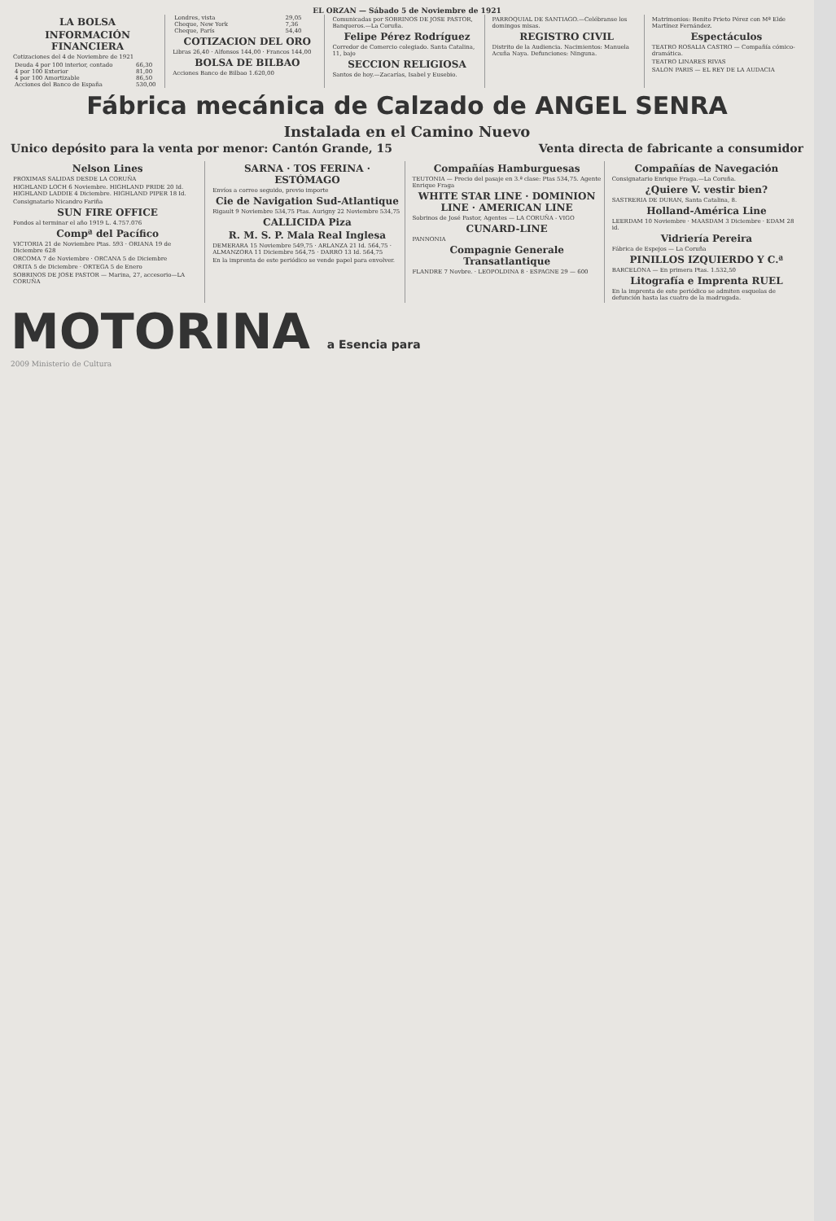EL ORZAN — Sábado 5 de Noviembre de 1921
LA BOLSA
INFORMACIÓN FINANCIERA
Cotizaciones del 4 de Noviembre de 1921
| Deuda 4 por 100 interior, contado | 66,30 |
| 4 por 100 Exterior | 81,00 |
| 4 por 100 Amortizable | 86,50 |
| Acciones del Banco de España | 530,00 |
| Londres, vista | 29,05 |
| Cheque, New York | 7,36 |
| Cheque, París | 54,40 |
COTIZACION DEL ORO
Libras 26,40 · Alfonsos 144,00 · Francos 144,00
BOLSA DE BILBAO
Acciones Banco de Bilbao 1.620,00
Comunicadas por SOBRINOS DE JOSE PASTOR, Banqueros.—La Coruña.
Felipe Pérez Rodríguez
Corredor de Comercio colegiado. Santa Catalina, 11, bajo
SECCION RELIGIOSA
Santos de hoy.—Zacarías, Isabel y Eusebio.
PARROQUIAL DE SANTIAGO.—Celébranse los domingos misas.
REGISTRO CIVIL
Distrito de la Audiencia. Nacimientos: Manuela Acuña Naya. Defunciones: Ninguna.
Matrimonios: Benito Prieto Pérez con Mª Elde Martínez Fernández.
Espectáculos
TEATRO ROSALIA CASTRO — Compañía cómico-dramática.
TEATRO LINARES RIVAS
SALON PARIS — EL REY DE LA AUDACIA
Fábrica mecánica de Calzado de ANGEL SENRA
Instalada en el Camino Nuevo
Unico depósito para la venta por menor: Cantón Grande, 15 Venta directa de fabricante a consumidor
Nelson Lines
PROXIMAS SALIDAS DESDE LA CORUÑA
HIGHLAND LOCH 6 Noviembre. HIGHLAND PRIDE 20 Id. HIGHLAND LADDIE 4 Diciembre. HIGHLAND PIPER 18 Id.
Consignatario Nicandro Fariña
SUN FIRE OFFICE
Fondos al terminar el año 1919 L. 4.757.076
Compª del Pacífico
VICTORIA 21 de Noviembre Ptas. 593 · ORIANA 19 de Diciembre 628
ORCOMA 7 de Noviembre · ORCANA 5 de Diciembre
ORITA 5 de Diciembre · ORTEGA 5 de Enero
SOBRINOS DE JOSE PASTOR — Marina, 27, accesorio—LA CORUÑA
SARNA · TOS FERINA · ESTÓMAGO
Envíos a correo seguido, previo importe
Cie de Navigation Sud-Atlantique
Rigault 9 Noviembre 534,75 Ptas. Aurigny 22 Noviembre 534,75
CALLICIDA Piza
R. M. S. P. Mala Real Inglesa
DEMERARA 15 Noviembre 549,75 · ARLANZA 21 Id. 564,75 · ALMANZORA 11 Diciembre 564,75 · DARRO 13 Id. 564,75
En la imprenta de este periódico se vende papel para envolver.
Compañías Hamburguesas
TEUTONIA — Precio del pasaje en 3.ª clase: Ptas 534,75. Agente Enrique Fraga
WHITE STAR LINE · DOMINION LINE · AMERICAN LINE
Sobrinos de José Pastor, Agentes — LA CORUÑA - VIGO
CUNARD-LINE
PANNONIA
Compagnie Generale Transatlantique
FLANDRE 7 Novbre. · LEOPOLDINA 8 · ESPAGNE 29 — 600
Compañías de Navegación
Consignatario Enrique Fraga.—La Coruña.
¿Quiere V. vestir bien?
SASTRERIA DE DURAN, Santa Catalina, 8.
Holland-América Line
LEERDAM 10 Noviembre · MAASDAM 3 Diciembre · EDAM 28 id.
Vidriería Pereira
Fábrica de Espejos — La Coruña
PINILLOS IZQUIERDO Y C.ª
BARCELONA — En primera Ptas. 1.532,50
Litografía e Imprenta RUEL
En la imprenta de este periódico se admiten esquelas de defunción hasta las cuatro de la madrugada.
MOTORINA a Esencia para
2009 Ministerio de Cultura